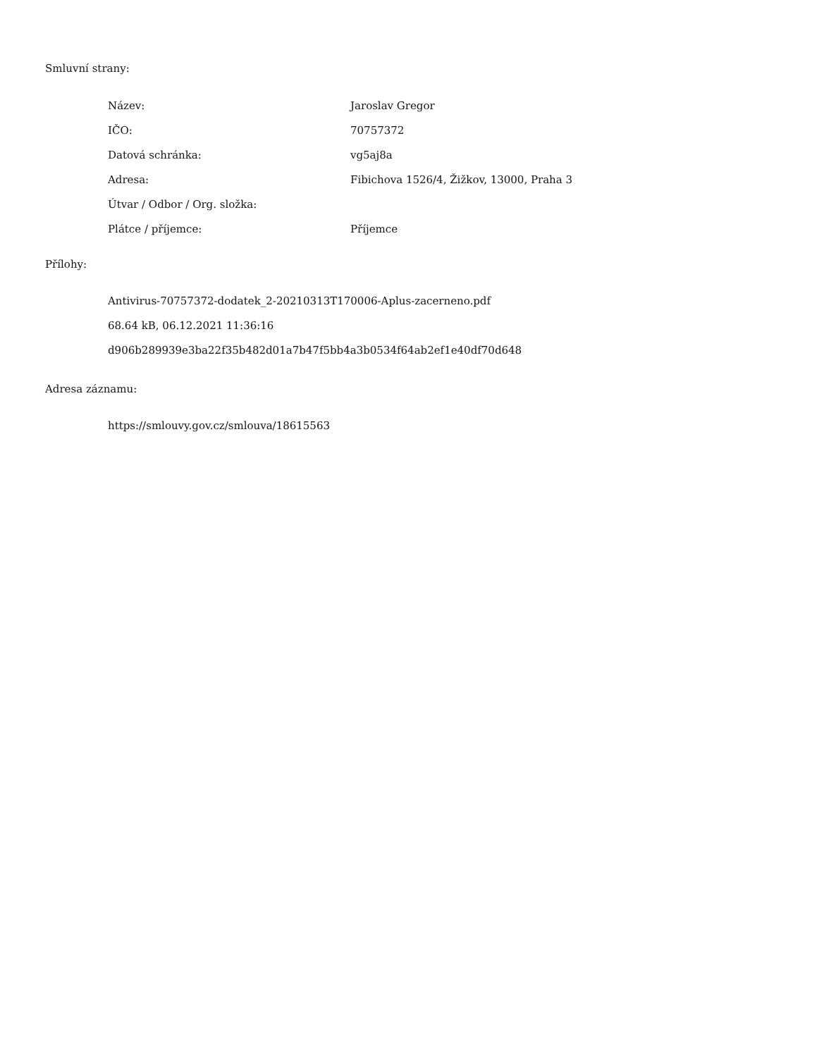Smluvní strany:
| Název: | Jaroslav Gregor |
| IČO: | 70757372 |
| Datová schránka: | vg5aj8a |
| Adresa: | Fibichova 1526/4, Žižkov, 13000, Praha 3 |
| Útvar / Odbor / Org. složka: | |
| Plátce / příjemce: | Příjemce |
Přílohy:
Antivirus-70757372-dodatek_2-20210313T170006-Aplus-zacerneno.pdf
68.64 kB, 06.12.2021 11:36:16
d906b289939e3ba22f35b482d01a7b47f5bb4a3b0534f64ab2ef1e40df70d648
Adresa záznamu:
https://smlouvy.gov.cz/smlouva/18615563